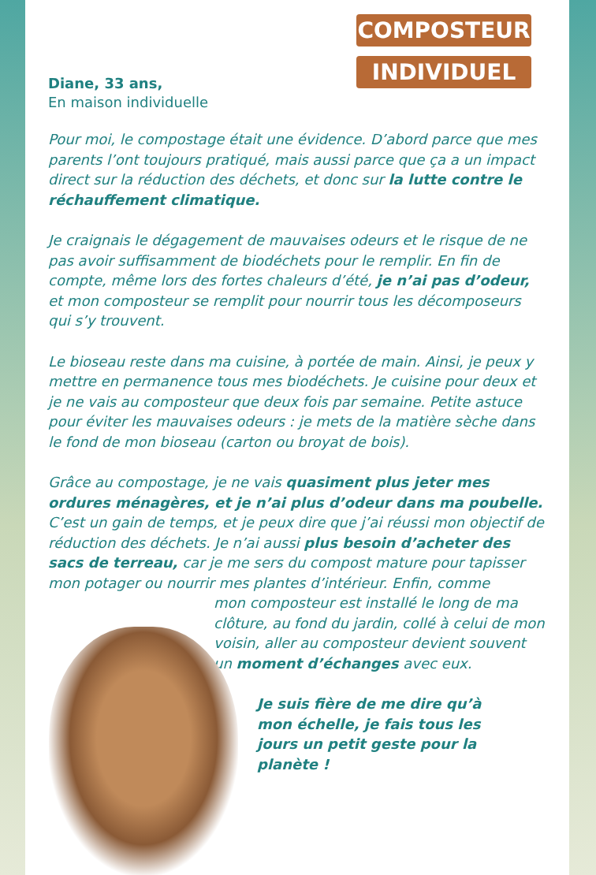COMPOSTEUR
INDIVIDUEL
Diane, 33 ans,
En maison individuelle
Pour moi, le compostage était une évidence. D’abord parce que mes parents l’ont toujours pratiqué, mais aussi parce que ça a un impact direct sur la réduction des déchets, et donc sur la lutte contre le réchauffement climatique.
Je craignais le dégagement de mauvaises odeurs et le risque de ne pas avoir suffisamment de biodéchets pour le remplir. En fin de compte, même lors des fortes chaleurs d’été, je n’ai pas d’odeur, et mon composteur se remplit pour nourrir tous les décomposeurs qui s’y trouvent.
Le bioseau reste dans ma cuisine, à portée de main. Ainsi, je peux y mettre en permanence tous mes biodéchets. Je cuisine pour deux et je ne vais au composteur que deux fois par semaine. Petite astuce pour éviter les mauvaises odeurs : je mets de la matière sèche dans le fond de mon bioseau (carton ou broyat de bois).
Grâce au compostage, je ne vais quasiment plus jeter mes ordures ménagères, et je n’ai plus d’odeur dans ma poubelle. C’est un gain de temps, et je peux dire que j’ai réussi mon objectif de réduction des déchets. Je n’ai aussi plus besoin d’acheter des sacs de terreau, car je me sers du compost mature pour tapisser mon potager ou nourrir mes plantes d’intérieur. Enfin, comme
mon composteur est installé le long de ma clôture, au fond du jardin, collé à celui de mon voisin, aller au composteur devient souvent un moment d’échanges avec eux.
Je suis fière de me dire qu’à mon échelle, je fais tous les jours un petit geste pour la planète !